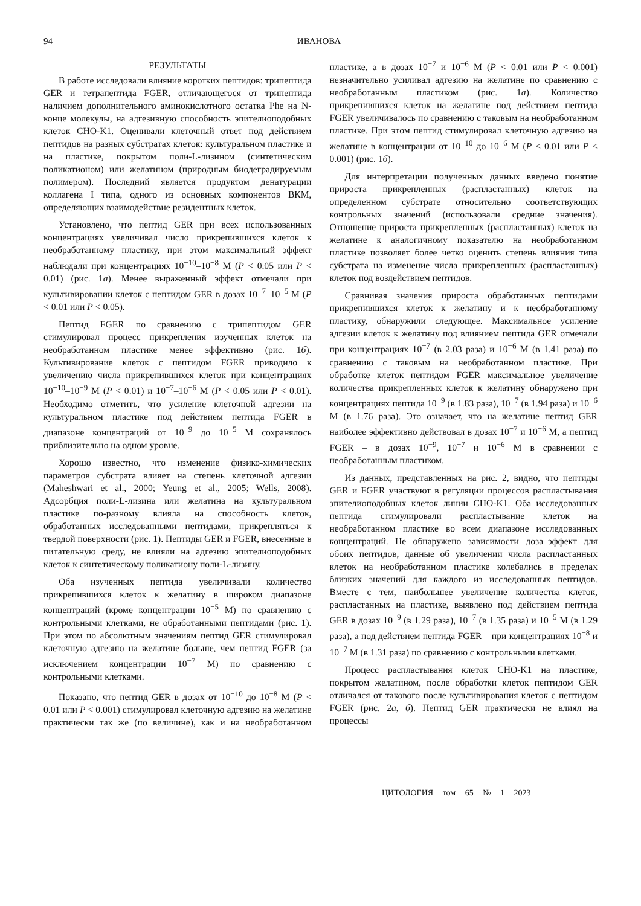94 ИВАНОВА
РЕЗУЛЬТАТЫ
В работе исследовали влияние коротких пептидов: трипептида GER и тетрапептида FGER, отличающегося от трипептида наличием дополнительного аминокислотного остатка Phe на N-конце молекулы, на адгезивную способность эпителиоподобных клеток CHO-K1. Оценивали клеточный ответ под действием пептидов на разных субстратах клеток: культуральном пластике и на пластике, покрытом поли-L-лизином (синтетическим поликатионом) или желатином (природным биодеградируемым полимером). Последний является продуктом денатурации коллагена I типа, одного из основных компонентов ВКМ, определяющих взаимодействие резидентных клеток.
Установлено, что пептид GER при всех использованных концентрациях увеличивал число прикрепившихся клеток к необработанному пластику, при этом максимальный эффект наблюдали при концентрациях 10<sup>−10</sup>–10<sup>−8</sup> М (P < 0.05 или P < 0.01) (рис. 1а). Менее выраженный эффект отмечали при культивировании клеток с пептидом GER в дозах 10<sup>−7</sup>–10<sup>−5</sup> М (P < 0.01 или P < 0.05).
Пептид FGER по сравнению с трипептидом GER стимулировал процесс прикрепления изученных клеток на необработанном пластике менее эффективно (рис. 1б). Культивирование клеток с пептидом FGER приводило к увеличению числа прикрепившихся клеток при концентрациях 10<sup>−10</sup>–10<sup>−9</sup> М (P < 0.01) и 10<sup>−7</sup>–10<sup>−6</sup> М (P < 0.05 или P < 0.01). Необходимо отметить, что усиление клеточной адгезии на культуральном пластике под действием пептида FGER в диапазоне концентраций от 10<sup>−9</sup> до 10<sup>−5</sup> М сохранялось приблизительно на одном уровне.
Хорошо известно, что изменение физико-химических параметров субстрата влияет на степень клеточной адгезии (Maheshwari et al., 2000; Yeung et al., 2005; Wells, 2008). Адсорбция поли-L-лизина или желатина на культуральном пластике по-разному влияла на способность клеток, обработанных исследованными пептидами, прикрепляться к твердой поверхности (рис. 1). Пептиды GER и FGER, внесенные в питательную среду, не влияли на адгезию эпителиоподобных клеток к синтетическому поликатиону поли-L-лизину.
Оба изученных пептида увеличивали количество прикрепившихся клеток к желатину в широком диапазоне концентраций (кроме концентрации 10<sup>−5</sup> М) по сравнению с контрольными клетками, не обработанными пептидами (рис. 1). При этом по абсолютным значениям пептид GER стимулировал клеточную адгезию на желатине больше, чем пептид FGER (за исключением концентрации 10<sup>−7</sup> М) по сравнению с контрольными клетками.
Показано, что пептид GER в дозах от 10<sup>−10</sup> до 10<sup>−8</sup> М (P < 0.01 или P < 0.001) стимулировал клеточную адгезию на желатине практически так же (по величине), как и на необработанном пластике, а в дозах 10<sup>−7</sup> и 10<sup>−6</sup> М (P < 0.01 или P < 0.001) незначительно усиливал адгезию на желатине по сравнению с необработанным пластиком (рис. 1а). Количество прикрепившихся клеток на желатине под действием пептида FGER увеличивалось по сравнению с таковым на необработанном пластике. При этом пептид стимулировал клеточную адгезию на желатине в концентрации от 10<sup>−10</sup> до 10<sup>−6</sup> М (P < 0.01 или P < 0.001) (рис. 1б).
Для интерпретации полученных данных введено понятие прироста прикрепленных (распластанных) клеток на определенном субстрате относительно соответствующих контрольных значений (использовали средние значения). Отношение прироста прикрепленных (распластанных) клеток на желатине к аналогичному показателю на необработанном пластике позволяет более четко оценить степень влияния типа субстрата на изменение числа прикрепленных (распластанных) клеток под воздействием пептидов.
Сравнивая значения прироста обработанных пептидами прикрепившихся клеток к желатину и к необработанному пластику, обнаружили следующее. Максимальное усиление адгезии клеток к желатину под влиянием пептида GER отмечали при концентрациях 10<sup>−7</sup> (в 2.03 раза) и 10<sup>−6</sup> М (в 1.41 раза) по сравнению с таковым на необработанном пластике. При обработке клеток пептидом FGER максимальное увеличение количества прикрепленных клеток к желатину обнаружено при концентрациях пептида 10<sup>−9</sup> (в 1.83 раза), 10<sup>−7</sup> (в 1.94 раза) и 10<sup>−6</sup> М (в 1.76 раза). Это означает, что на желатине пептид GER наиболее эффективно действовал в дозах 10<sup>−7</sup> и 10<sup>−6</sup> М, а пептид FGER – в дозах 10<sup>−9</sup>, 10<sup>−7</sup> и 10<sup>−6</sup> М в сравнении с необработанным пластиком.
Из данных, представленных на рис. 2, видно, что пептиды GER и FGER участвуют в регуляции процессов распластывания эпителиоподобных клеток линии CHO-K1. Оба исследованных пептида стимулировали распластывание клеток на необработанном пластике во всем диапазоне исследованных концентраций. Не обнаружено зависимости доза–эффект для обоих пептидов, данные об увеличении числа распластанных клеток на необработанном пластике колебались в пределах близких значений для каждого из исследованных пептидов. Вместе с тем, наибольшее увеличение количества клеток, распластанных на пластике, выявлено под действием пептида GER в дозах 10<sup>−9</sup> (в 1.29 раза), 10<sup>−7</sup> (в 1.35 раза) и 10<sup>−5</sup> М (в 1.29 раза), а под действием пептида FGER – при концентрациях 10<sup>−8</sup> и 10<sup>−7</sup> М (в 1.31 раза) по сравнению с контрольными клетками.
Процесс распластывания клеток CHO-K1 на пластике, покрытом желатином, после обработки клеток пептидом GER отличался от такового после культивирования клеток с пептидом FGER (рис. 2а, б). Пептид GER практически не влиял на процессы
ЦИТОЛОГИЯ том 65 № 1 2023